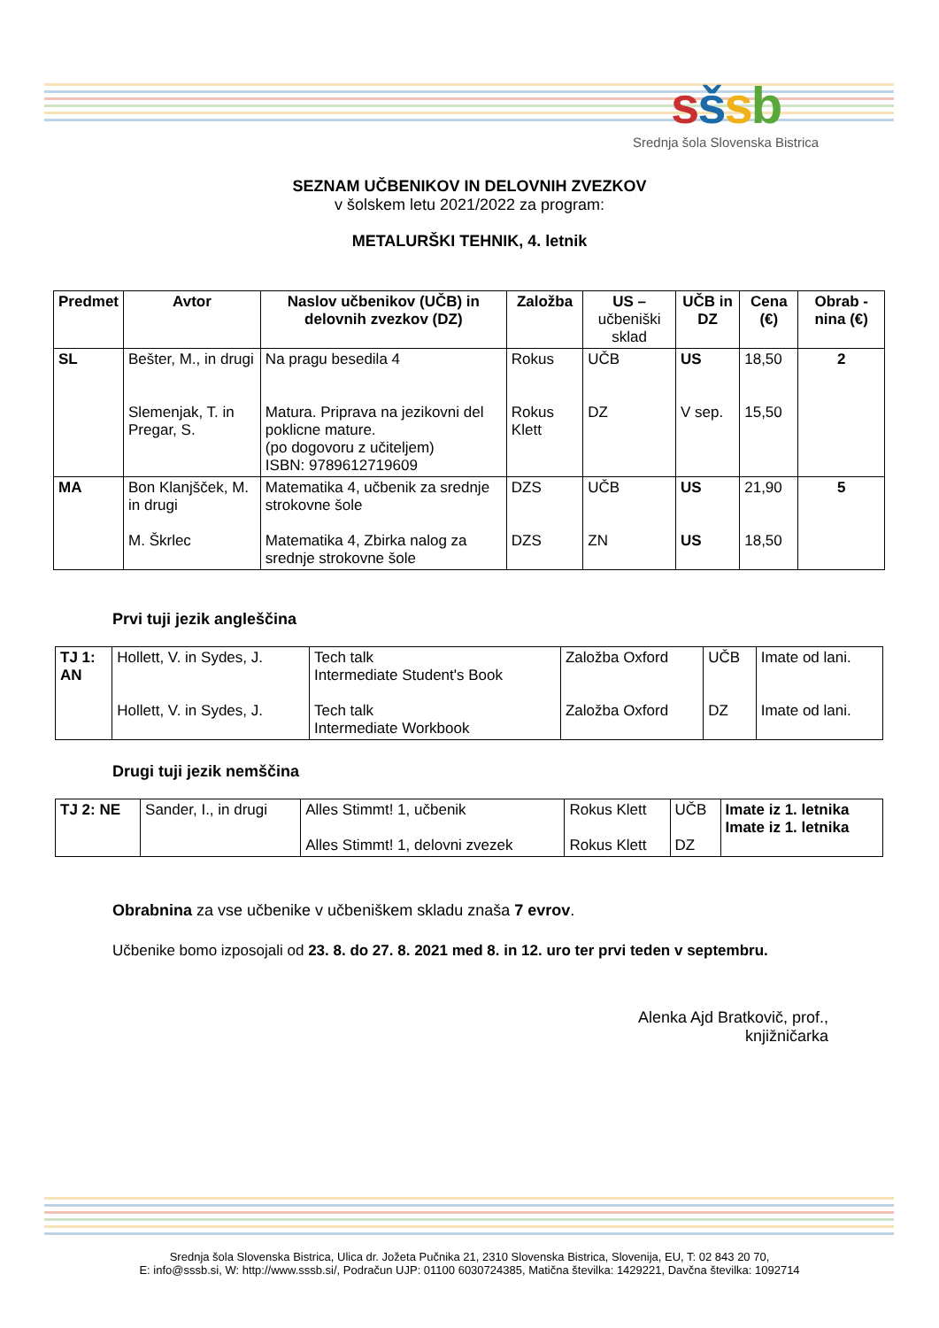sšsb
Srednja šola Slovenska Bistrica
SEZNAM UČBENIKOV IN DELOVNIH ZVEZKOV
v šolskem letu 2021/2022 za program:
METALURŠKI TEHNIK, 4. letnik
| Predmet | Avtor | Naslov učbenikov (UČB) in delovnih zvezkov (DZ) | Založba | US – učbeniški sklad | UČB in DZ | Cena (€) | Obrab -nina (€) |
| --- | --- | --- | --- | --- | --- | --- | --- |
| SL | Bešter, M., in drugi Slemenjak, T. in Pregar, S. | Na pragu besedila 4 Matura. Priprava na jezikovni del poklicne mature. (po dogovoru z učiteljem) ISBN: 9789612719609 | Rokus Rokus Klett | UČB DZ | US V sep. | 18,50 15,50 | 2 |
| MA | Bon Klanjšček, M. in drugi M. Škrlec | Matematika 4, učbenik za srednje strokovne šole Matematika 4, Zbirka nalog za srednje strokovne šole | DZS DZS | UČB ZN | US US | 21,90 18,50 | 5 |
Prvi tuji jezik angleščina
| TJ 1: AN | Hollett, V. in Sydes, J. Hollett, V. in Sydes, J. | Tech talk Intermediate Student's Book Tech talk Intermediate Workbook | Založba Oxford Založba Oxford | UČB DZ | Imate od lani. Imate od lani. |
Drugi tuji jezik nemščina
| TJ 2: NE | Sander, I., in drugi | Alles Stimmt! 1, učbenik Alles Stimmt! 1, delovni zvezek | Rokus Klett Rokus Klett | UČB DZ | Imate iz 1. letnika Imate iz 1. letnika |
Obrabnina za vse učbenike v učbeniškem skladu znaša 7 evrov.
Učbenike bomo izposojali od 23. 8. do 27. 8. 2021 med 8. in 12. uro ter prvi teden v septembru.
Alenka Ajd Bratkovič, prof.,
knjižničarka
Srednja šola Slovenska Bistrica, Ulica dr. Jožeta Pučnika 21, 2310 Slovenska Bistrica, Slovenija, EU, T: 02 843 20 70,
E: info@sssb.si, W: http://www.sssb.si/, Podračun UJP: 01100 6030724385, Matična številka: 1429221, Davčna številka: 1092714